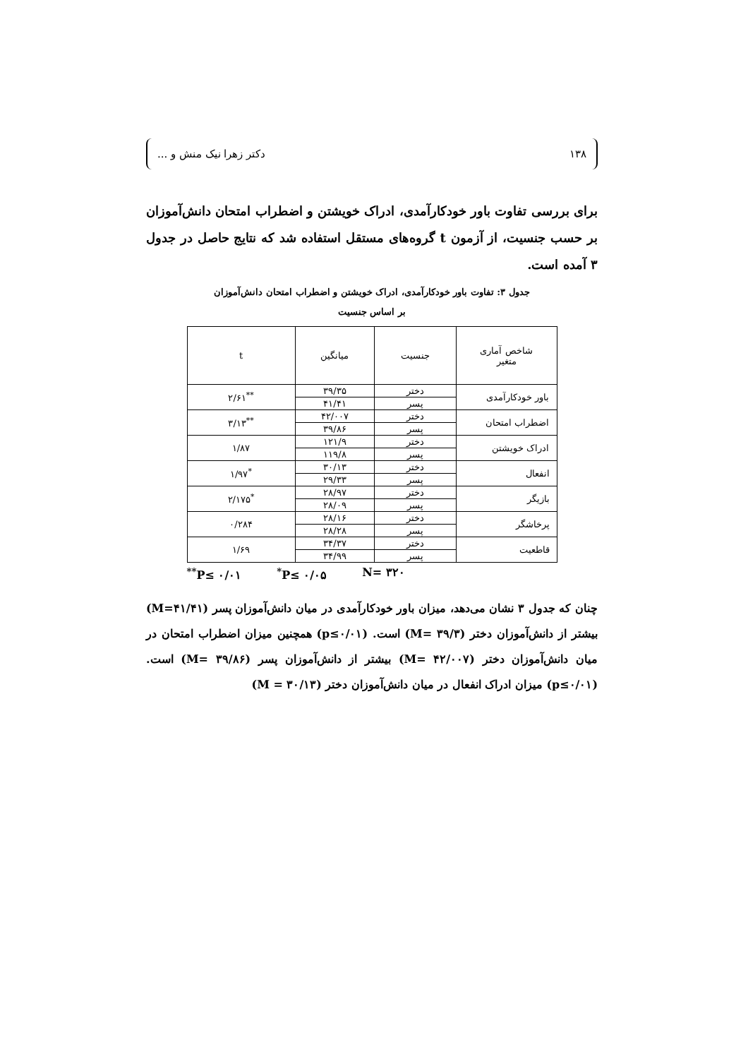۱۳۸ دکتر زهرا نیک منش و ...
برای بررسی تفاوت باور خودکارآمدی، ادراک خویشتن و اضطراب امتحان دانش‌آموزان بر حسب جنسیت، از آزمون t گروه‌های مستقل استفاده شد که نتایج حاصل در جدول ۳ آمده است.
جدول ۳: تفاوت باور خودکارآمدی، ادراک خویشتن و اضطراب امتحان دانش‌آموزان
بر اساس جنسیت
| شاخص آماری متغیر | جنسیت | میانگین | t |
| --- | --- | --- | --- |
| باور خودکارآمدی | دختر | ۳۹/۳۵ | <sup>**</sup> ۲/۶۱ |
| | پسر | ۴۱/۴۱ | |
| اضطراب امتحان | دختر | ۴۲/۰۰۷ | <sup>**</sup> ۳/۱۳ |
| | پسر | ۳۹/۸۶ | |
| ادراک خویشتن | دختر | ۱۲۱/۹ | ۱/۸۷ |
| | پسر | ۱۱۹/۸ | |
| انفعال | دختر | ۳۰/۱۳ | <sup>*</sup> ۱/۹۷ |
| | پسر | ۲۹/۳۳ | |
| بازیگر | دختر | ۲۸/۹۷ | <sup>*</sup> ۲/۱۷۵ |
| | پسر | ۲۸/۰۹ | |
| پرخاشگر | دختر | ۲۸/۱۶ | ۰/۲۸۴ |
| | پسر | ۲۸/۲۸ | |
| قاطعیت | دختر | ۳۴/۳۷ | ۱/۶۹ |
| | پسر | ۳۴/۹۹ | |
<sup>**</sup> P≤ ۰/۰۱ <sup>*</sup>P≤ ۰/۰۵ N= ۳۲۰
چنان که جدول ۳ نشان می‌دهد، میزان باور خودکارآمدی در میان دانش‌آموزان پسر (M=۴۱/۴۱) بیشتر از دانش‌آموزان دختر (M= ۳۹/۳) است. (p≤۰/۰۱) همچنین میزان اضطراب امتحان در میان دانش‌آموزان دختر (M= ۴۲/۰۰۷) بیشتر از دانش‌آموزان پسر (M= ۳۹/۸۶) است. (p≤۰/۰۱) میزان ادراک انفعال در میان دانش‌آموزان دختر (M = ۳۰/۱۳)